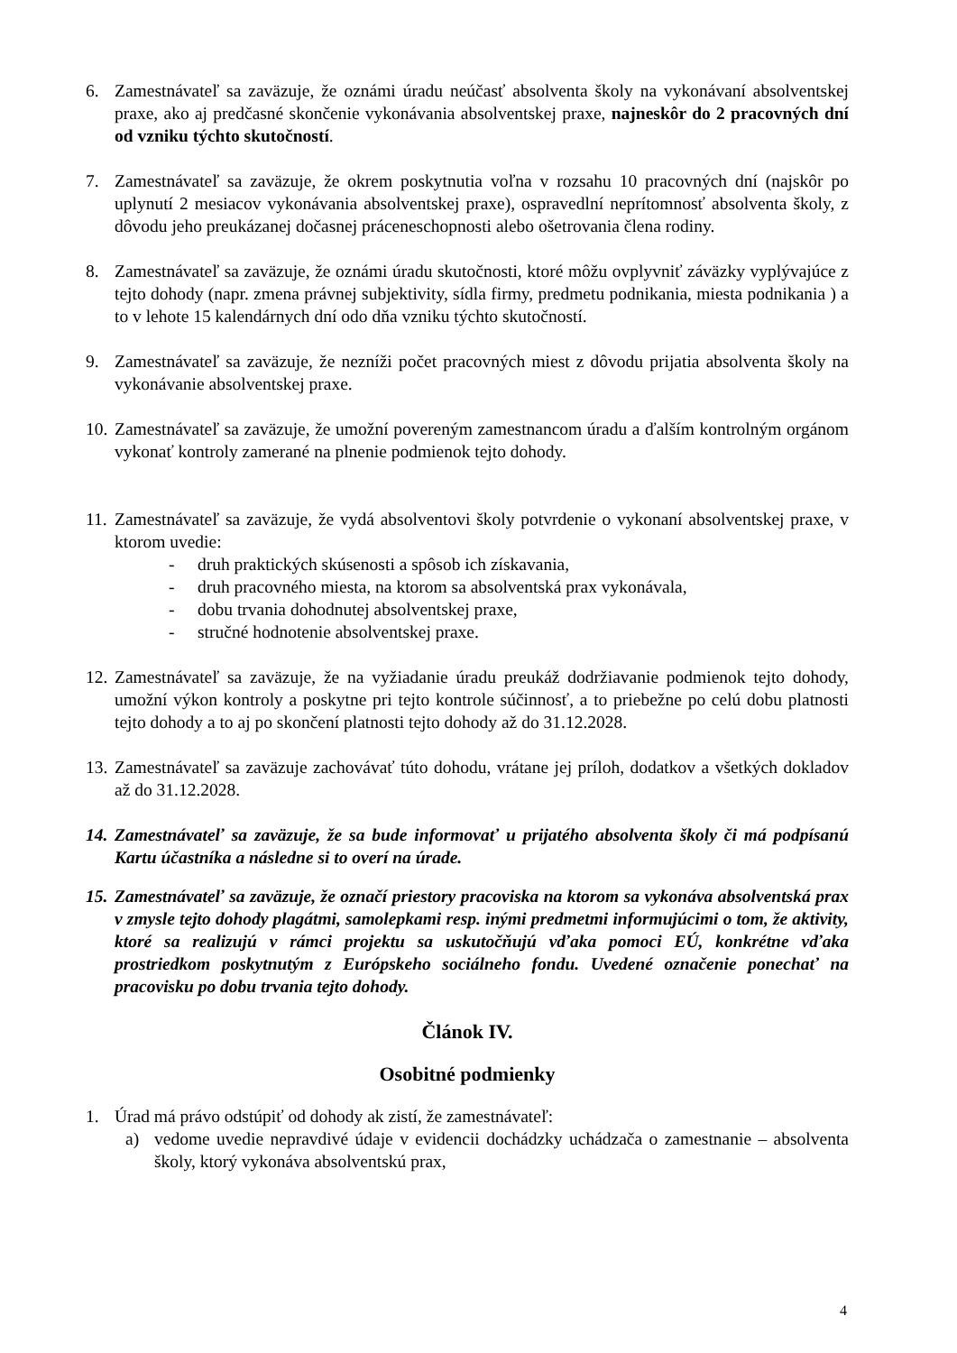6. Zamestnávateľ sa zaväzuje, že oznámi úradu neúčasť absolventa školy na vykonávaní absolventskej praxe, ako aj predčasné skončenie vykonávania absolventskej praxe, najneskôr do 2 pracovných dní od vzniku týchto skutočností.
7. Zamestnávateľ sa zaväzuje, že okrem poskytnutia voľna v rozsahu 10 pracovných dní (najskôr po uplynutí 2 mesiacov vykonávania absolventskej praxe), ospravedlní neprítomnosť absolventa školy, z dôvodu jeho preukázanej dočasnej práceneschopnosti alebo ošetrovania člena rodiny.
8. Zamestnávateľ sa zaväzuje, že oznámi úradu skutočnosti, ktoré môžu ovplyvniť záväzky vyplývajúce z tejto dohody (napr. zmena právnej subjektivity, sídla firmy, predmetu podnikania, miesta podnikania ) a to v lehote 15 kalendárnych dní odo dňa vzniku týchto skutočností.
9. Zamestnávateľ sa zaväzuje, že nezníži počet pracovných miest z dôvodu prijatia absolventa školy na vykonávanie absolventskej praxe.
10.
Zamestnávateľ sa zaväzuje, že umožní povereným zamestnancom úradu a ďalším kontrolným orgánom vykonať kontroly zamerané na plnenie podmienok tejto dohody.
11.
Zamestnávateľ sa zaväzuje, že vydá absolventovi školy potvrdenie o vykonaní absolventskej praxe, v ktorom uvedie:
- druh praktických skúsenosti a spôsob ich získavania,
- druh pracovného miesta, na ktorom sa absolventská prax vykonávala,
- dobu trvania dohodnutej absolventskej praxe,
- stručné hodnotenie absolventskej praxe.
12.
Zamestnávateľ sa zaväzuje, že na vyžiadanie úradu preukáž dodržiavanie podmienok tejto dohody, umožní výkon kontroly a poskytne pri tejto kontrole súčinnosť, a to priebežne po celú dobu platnosti tejto dohody a to aj po skončení platnosti tejto dohody až do 31.12.2028.
13.
Zamestnávateľ sa zaväzuje zachovávať túto dohodu, vrátane jej príloh, dodatkov a všetkých dokladov až do 31.12.2028.
14.
Zamestnávateľ sa zaväzuje, že sa bude informovať u prijatého absolventa školy či má podpísanú Kartu účastníka a následne si to overí na úrade.
15.
Zamestnávateľ sa zaväzuje, že označí priestory pracoviska na ktorom sa vykonáva absolventská prax v zmysle tejto dohody plagátmi, samolepkami resp. inými predmetmi informujúcimi o tom, že aktivity, ktoré sa realizujú v rámci projektu sa uskutočňujú vďaka pomoci EÚ, konkrétne vďaka prostriedkom poskytnutým z Európskeho sociálneho fondu. Uvedené označenie ponechať na pracovisku po dobu trvania tejto dohody.
Článok IV.
Osobitné podmienky
1. Úrad má právo odstúpiť od dohody ak zistí, že zamestnávateľ:
a) vedome uvedie nepravdivé údaje v evidencii dochádzky uchádzača o zamestnanie – absolventa školy, ktorý vykonáva absolventskú prax,
4